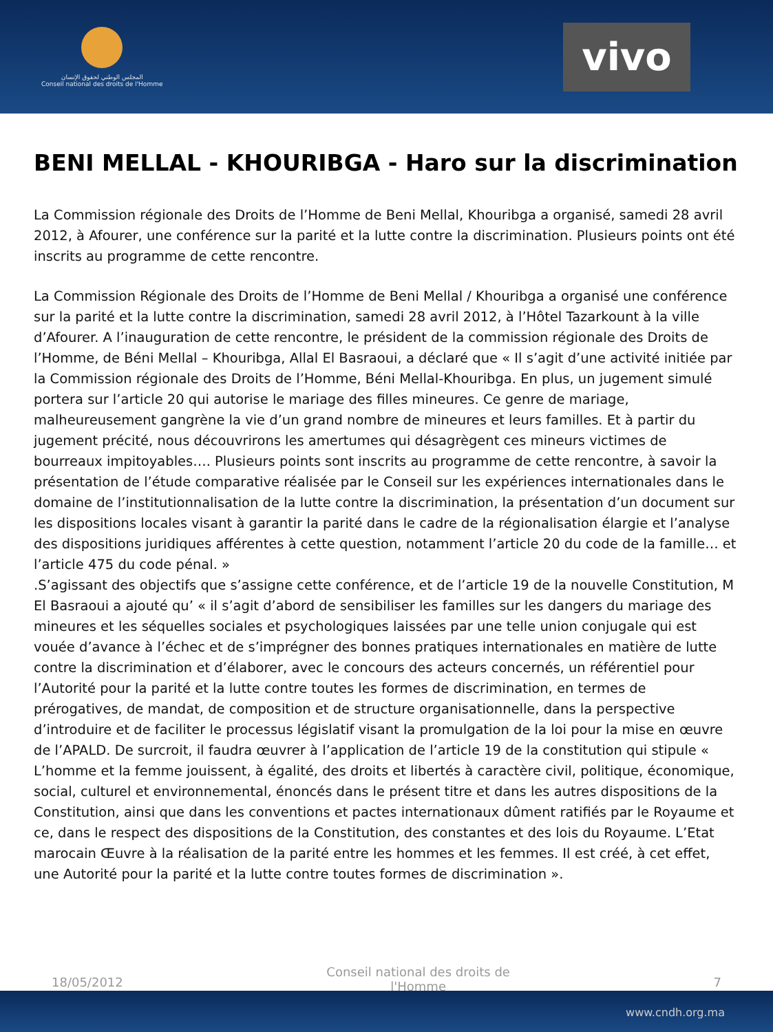المجلس الوطني لحقوق الإنسان
Conseil national des droits de l'Homme
vivo
BENI MELLAL - KHOURIBGA - Haro sur la discrimination
La Commission régionale des Droits de l’Homme de Beni Mellal, Khouribga a organisé, samedi 28 avril 2012, à Afourer, une conférence sur la parité et la lutte contre la discrimination. Plusieurs points ont été inscrits au programme de cette rencontre.
La Commission Régionale des Droits de l’Homme de Beni Mellal / Khouribga a organisé une conférence sur la parité et la lutte contre la discrimination, samedi 28 avril 2012, à l’Hôtel Tazarkount à la ville d’Afourer. A l’inauguration de cette rencontre, le président de la commission régionale des Droits de l’Homme, de Béni Mellal – Khouribga, Allal El Basraoui, a déclaré que « Il s’agit d’une activité initiée par la Commission régionale des Droits de l’Homme, Béni Mellal-Khouribga. En plus, un jugement simulé portera sur l’article 20 qui autorise le mariage des filles mineures. Ce genre de mariage, malheureusement gangrène la vie d’un grand nombre de mineures et leurs familles. Et à partir du jugement précité, nous découvrirons les amertumes qui désagrègent ces mineurs victimes de bourreaux impitoyables…. Plusieurs points sont inscrits au programme de cette rencontre, à savoir la présentation de l’étude comparative réalisée par le Conseil sur les expériences internationales dans le domaine de l’institutionnalisation de la lutte contre la discrimination, la présentation d’un document sur les dispositions locales visant à garantir la parité dans le cadre de la régionalisation élargie et l’analyse des dispositions juridiques afférentes à cette question, notamment l’article 20 du code de la famille… et l’article 475 du code pénal. »
.S’agissant des objectifs que s’assigne cette conférence, et de l’article 19 de la nouvelle Constitution, M El Basraoui a ajouté qu’ « il s’agit d’abord de sensibiliser les familles sur les dangers du mariage des mineures et les séquelles sociales et psychologiques laissées par une telle union conjugale qui est vouée d’avance à l’échec et de s’imprégner des bonnes pratiques internationales en matière de lutte contre la discrimination et d’élaborer, avec le concours des acteurs concernés, un référentiel pour l’Autorité pour la parité et la lutte contre toutes les formes de discrimination, en termes de prérogatives, de mandat, de composition et de structure organisationnelle, dans la perspective d’introduire et de faciliter le processus législatif visant la promulgation de la loi pour la mise en œuvre de l’APALD. De surcroit, il faudra œuvrer à l’application de l’article 19 de la constitution qui stipule « L’homme et la femme jouissent, à égalité, des droits et libertés à caractère civil, politique, économique, social, culturel et environnemental, énoncés dans le présent titre et dans les autres dispositions de la Constitution, ainsi que dans les conventions et pactes internationaux dûment ratifiés par le Royaume et ce, dans le respect des dispositions de la Constitution, des constantes et des lois du Royaume. L’Etat marocain Œuvre à la réalisation de la parité entre les hommes et les femmes. Il est créé, à cet effet, une Autorité pour la parité et la lutte contre toutes formes de discrimination ».
18/05/2012 Conseil national des droits de l'Homme 7
www.cndh.org.ma